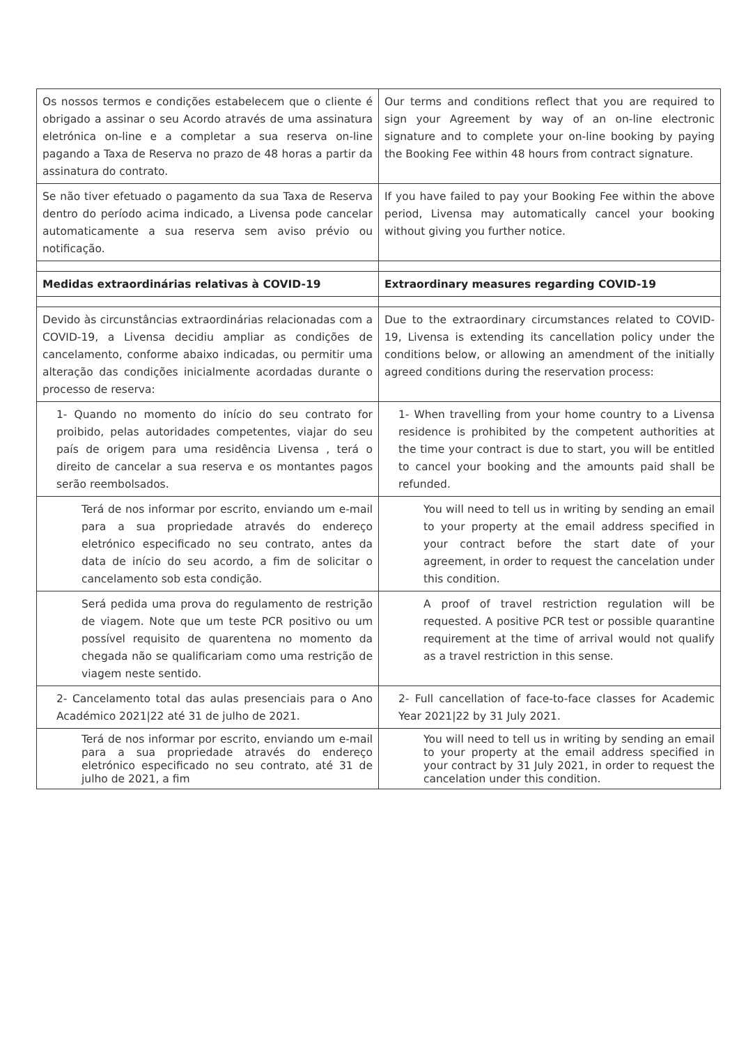| Os nossos termos e condições estabelecem que o cliente é obrigado a assinar o seu Acordo através de uma assinatura eletrónica on-line e a completar a sua reserva on-line pagando a Taxa de Reserva no prazo de 48 horas a partir da assinatura do contrato. | Our terms and conditions reflect that you are required to sign your Agreement by way of an on-line electronic signature and to complete your on-line booking by paying the Booking Fee within 48 hours from contract signature. |
| Se não tiver efetuado o pagamento da sua Taxa de Reserva dentro do período acima indicado, a Livensa pode cancelar automaticamente a sua reserva sem aviso prévio ou notificação. | If you have failed to pay your Booking Fee within the above period, Livensa may automatically cancel your booking without giving you further notice. |
| Medidas extraordinárias relativas à COVID-19 | Extraordinary measures regarding COVID-19 |
| Devido às circunstâncias extraordinárias relacionadas com a COVID-19, a Livensa decidiu ampliar as condições de cancelamento, conforme abaixo indicadas, ou permitir uma alteração das condições inicialmente acordadas durante o processo de reserva: | Due to the extraordinary circumstances related to COVID-19, Livensa is extending its cancellation policy under the conditions below, or allowing an amendment of the initially agreed conditions during the reservation process: |
| 1- Quando no momento do início do seu contrato for proibido, pelas autoridades competentes, viajar do seu país de origem para uma residência Livensa , terá o direito de cancelar a sua reserva e os montantes pagos serão reembolsados. | 1- When travelling from your home country to a Livensa residence is prohibited by the competent authorities at the time your contract is due to start, you will be entitled to cancel your booking and the amounts paid shall be refunded. |
| Terá de nos informar por escrito, enviando um e-mail para a sua propriedade através do endereço eletrónico especificado no seu contrato, antes da data de início do seu acordo, a fim de solicitar o cancelamento sob esta condição. | You will need to tell us in writing by sending an email to your property at the email address specified in your contract before the start date of your agreement, in order to request the cancelation under this condition. |
| Será pedida uma prova do regulamento de restrição de viagem. Note que um teste PCR positivo ou um possível requisito de quarentena no momento da chegada não se qualificariam como uma restrição de viagem neste sentido. | A proof of travel restriction regulation will be requested. A positive PCR test or possible quarantine requirement at the time of arrival would not qualify as a travel restriction in this sense. |
| 2- Cancelamento total das aulas presenciais para o Ano Académico 2021/22 até 31 de julho de 2021. | 2- Full cancellation of face-to-face classes for Academic Year 2021/22 by 31 July 2021. |
| Terá de nos informar por escrito, enviando um e-mail para a sua propriedade através do endereço eletrónico especificado no seu contrato, até 31 de julho de 2021, a fim | You will need to tell us in writing by sending an email to your property at the email address specified in your contract by 31 July 2021, in order to request the cancelation under this condition. |